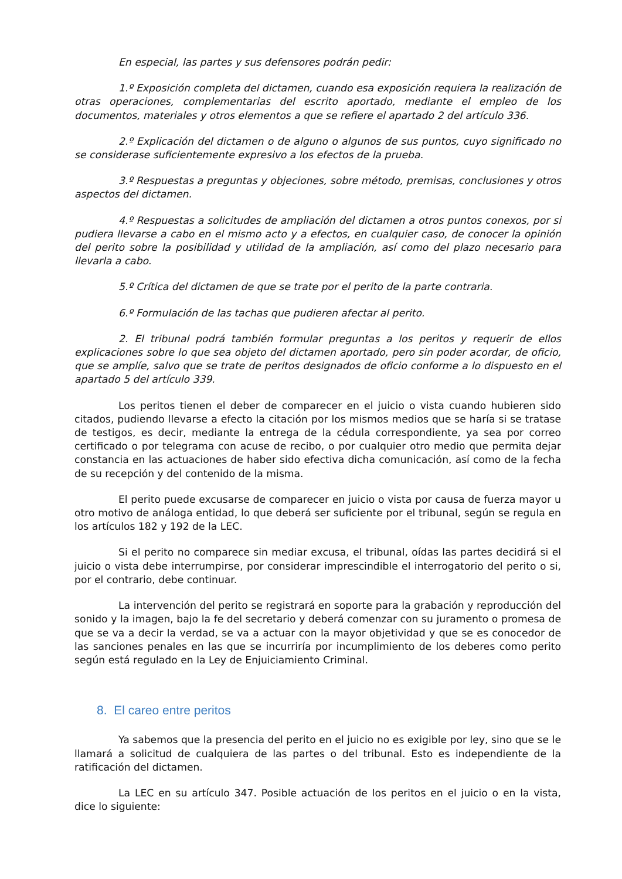En especial, las partes y sus defensores podrán pedir:
1.º Exposición completa del dictamen, cuando esa exposición requiera la realización de otras operaciones, complementarias del escrito aportado, mediante el empleo de los documentos, materiales y otros elementos a que se refiere el apartado 2 del artículo 336.
2.º Explicación del dictamen o de alguno o algunos de sus puntos, cuyo significado no se considerase suficientemente expresivo a los efectos de la prueba.
3.º Respuestas a preguntas y objeciones, sobre método, premisas, conclusiones y otros aspectos del dictamen.
4.º Respuestas a solicitudes de ampliación del dictamen a otros puntos conexos, por si pudiera llevarse a cabo en el mismo acto y a efectos, en cualquier caso, de conocer la opinión del perito sobre la posibilidad y utilidad de la ampliación, así como del plazo necesario para llevarla a cabo.
5.º Crítica del dictamen de que se trate por el perito de la parte contraria.
6.º Formulación de las tachas que pudieren afectar al perito.
2. El tribunal podrá también formular preguntas a los peritos y requerir de ellos explicaciones sobre lo que sea objeto del dictamen aportado, pero sin poder acordar, de oficio, que se amplíe, salvo que se trate de peritos designados de oficio conforme a lo dispuesto en el apartado 5 del artículo 339.
Los peritos tienen el deber de comparecer en el juicio o vista cuando hubieren sido citados, pudiendo llevarse a efecto la citación por los mismos medios que se haría si se tratase de testigos, es decir, mediante la entrega de la cédula correspondiente, ya sea por correo certificado o por telegrama con acuse de recibo, o por cualquier otro medio que permita dejar constancia en las actuaciones de haber sido efectiva dicha comunicación, así como de la fecha de su recepción y del contenido de la misma.
El perito puede excusarse de comparecer en juicio o vista por causa de fuerza mayor u otro motivo de análoga entidad, lo que deberá ser suficiente por el tribunal, según se regula en los artículos 182 y 192 de la LEC.
Si el perito no comparece sin mediar excusa, el tribunal, oídas las partes decidirá si el juicio o vista debe interrumpirse, por considerar imprescindible el interrogatorio del perito o si, por el contrario, debe continuar.
La intervención del perito se registrará en soporte para la grabación y reproducción del sonido y la imagen, bajo la fe del secretario y deberá comenzar con su juramento o promesa de que se va a decir la verdad, se va a actuar con la mayor objetividad y que se es conocedor de las sanciones penales en las que se incurriría por incumplimiento de los deberes como perito según está regulado en la Ley de Enjuiciamiento Criminal.
8. El careo entre peritos
Ya sabemos que la presencia del perito en el juicio no es exigible por ley, sino que se le llamará a solicitud de cualquiera de las partes o del tribunal. Esto es independiente de la ratificación del dictamen.
La LEC en su artículo 347. Posible actuación de los peritos en el juicio o en la vista, dice lo siguiente: